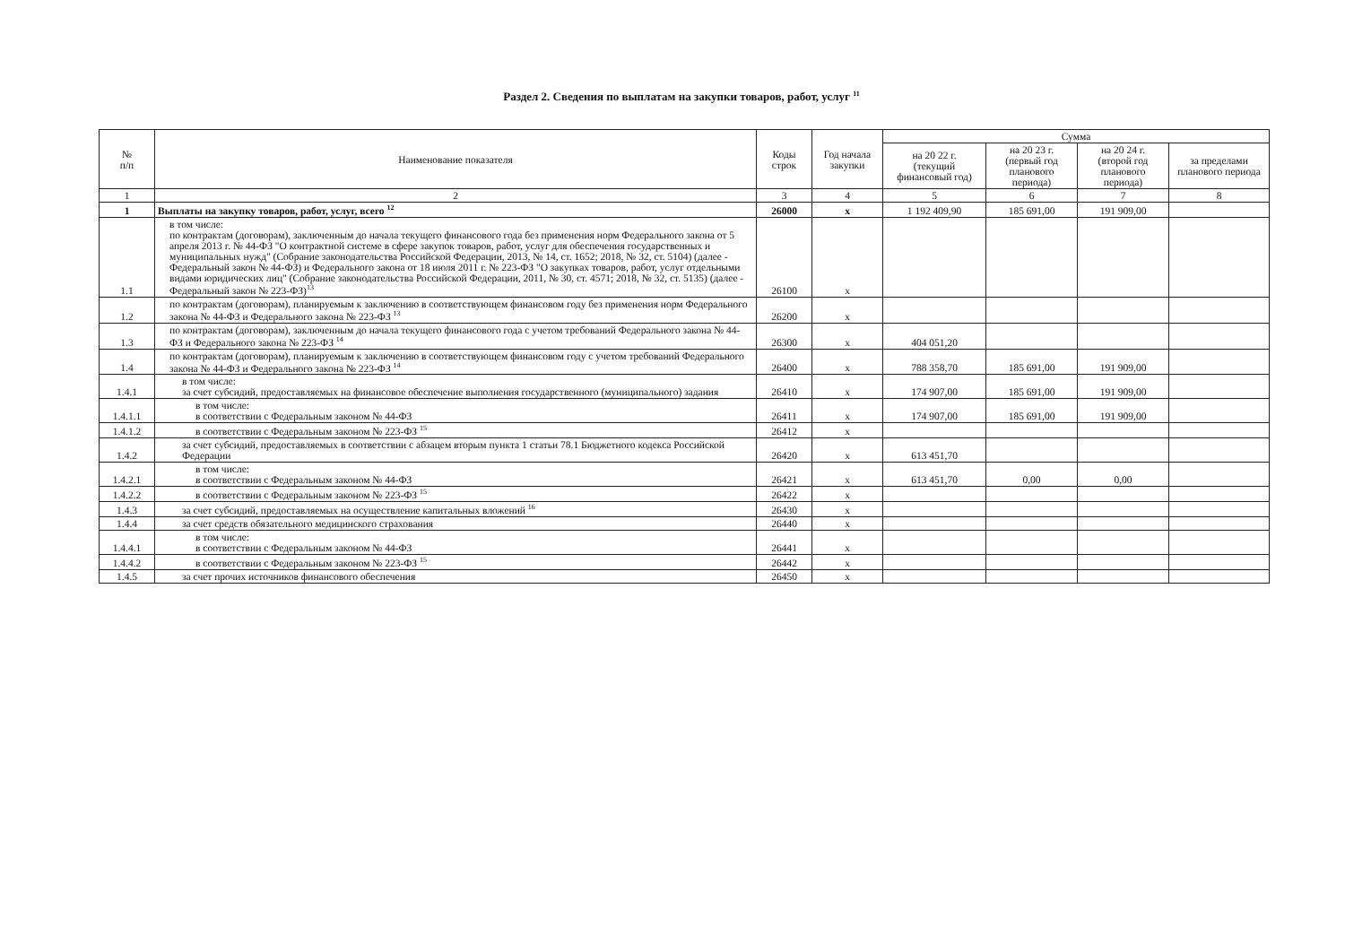Раздел 2. Сведения по выплатам на закупки товаров, работ, услуг <sup>11</sup>
| № п/п | Наименование показателя | Коды строк | Год начала закупки | Сумма | | | |
| --- | --- | --- | --- | --- | --- | --- | --- |
| | | | | на 20 22 г. (текущий финансовый год) | на 20 23 г. (первый год планового периода) | на 20 24 г. (второй год планового периода) | за пределами планового периода |
| 1 | 2 | 3 | 4 | 5 | 6 | 7 | 8 |
| 1 | Выплаты на закупку товаров, работ, услуг, всего <sup>12</sup> | 26000 | х | 1 192 409,90 | 185 691,00 | 191 909,00 | |
| 1.1 | в том числе: по контрактам (договорам), заключенным до начала текущего финансового года без применения норм Федерального закона от 5 апреля 2013 г. № 44-ФЗ "О контрактной системе в сфере закупок товаров, работ, услуг для обеспечения государственных и муниципальных нужд" (Собрание законодательства Российской Федерации, 2013, № 14, ст. 1652; 2018, № 32, ст. 5104) (далее - Федеральный закон № 44-ФЗ) и Федерального закона от 18 июля 2011 г. № 223-ФЗ "О закупках товаров, работ, услуг отдельными видами юридических лиц" (Собрание законодательства Российской Федерации, 2011, № 30, ст. 4571; 2018, № 32, ст. 5135) (далее - Федеральный закон № 223-ФЗ)<sup>13</sup> | 26100 | х | | | | |
| 1.2 | по контрактам (договорам), планируемым к заключению в соответствующем финансовом году без применения норм Федерального закона № 44-ФЗ и Федерального закона № 223-ФЗ <sup>13</sup> | 26200 | х | | | | |
| 1.3 | по контрактам (договорам), заключенным до начала текущего финансового года с учетом требований Федерального закона № 44-ФЗ и Федерального закона № 223-ФЗ <sup>14</sup> | 26300 | х | 404 051,20 | | | |
| 1.4 | по контрактам (договорам), планируемым к заключению в соответствующем финансовом году с учетом требований Федерального закона № 44-ФЗ и Федерального закона № 223-ФЗ <sup>14</sup> | 26400 | х | 788 358,70 | 185 691,00 | 191 909,00 | |
| 1.4.1 | в том числе: за счет субсидий, предоставляемых на финансовое обеспечение выполнения государственного (муниципального) задания | 26410 | х | 174 907,00 | 185 691,00 | 191 909,00 | |
| 1.4.1.1 | в том числе: в соответствии с Федеральным законом № 44-ФЗ | 26411 | х | 174 907,00 | 185 691,00 | 191 909,00 | |
| 1.4.1.2 | в соответствии с Федеральным законом № 223-ФЗ <sup>15</sup> | 26412 | х | | | | |
| 1.4.2 | за счет субсидий, предоставляемых в соответствии с абзацем вторым пункта 1 статьи 78.1 Бюджетного кодекса Российской Федерации | 26420 | х | 613 451,70 | | | |
| 1.4.2.1 | в том числе: в соответствии с Федеральным законом № 44-ФЗ | 26421 | х | 613 451,70 | 0,00 | 0,00 | |
| 1.4.2.2 | в соответствии с Федеральным законом № 223-ФЗ <sup>15</sup> | 26422 | х | | | | |
| 1.4.3 | за счет субсидий, предоставляемых на осуществление капитальных вложений <sup>16</sup> | 26430 | х | | | | |
| 1.4.4 | за счет средств обязательного медицинского страхования | 26440 | х | | | | |
| 1.4.4.1 | в том числе: в соответствии с Федеральным законом № 44-ФЗ | 26441 | х | | | | |
| 1.4.4.2 | в соответствии с Федеральным законом № 223-ФЗ <sup>15</sup> | 26442 | х | | | | |
| 1.4.5 | за счет прочих источников финансового обеспечения | 26450 | х | | | | |